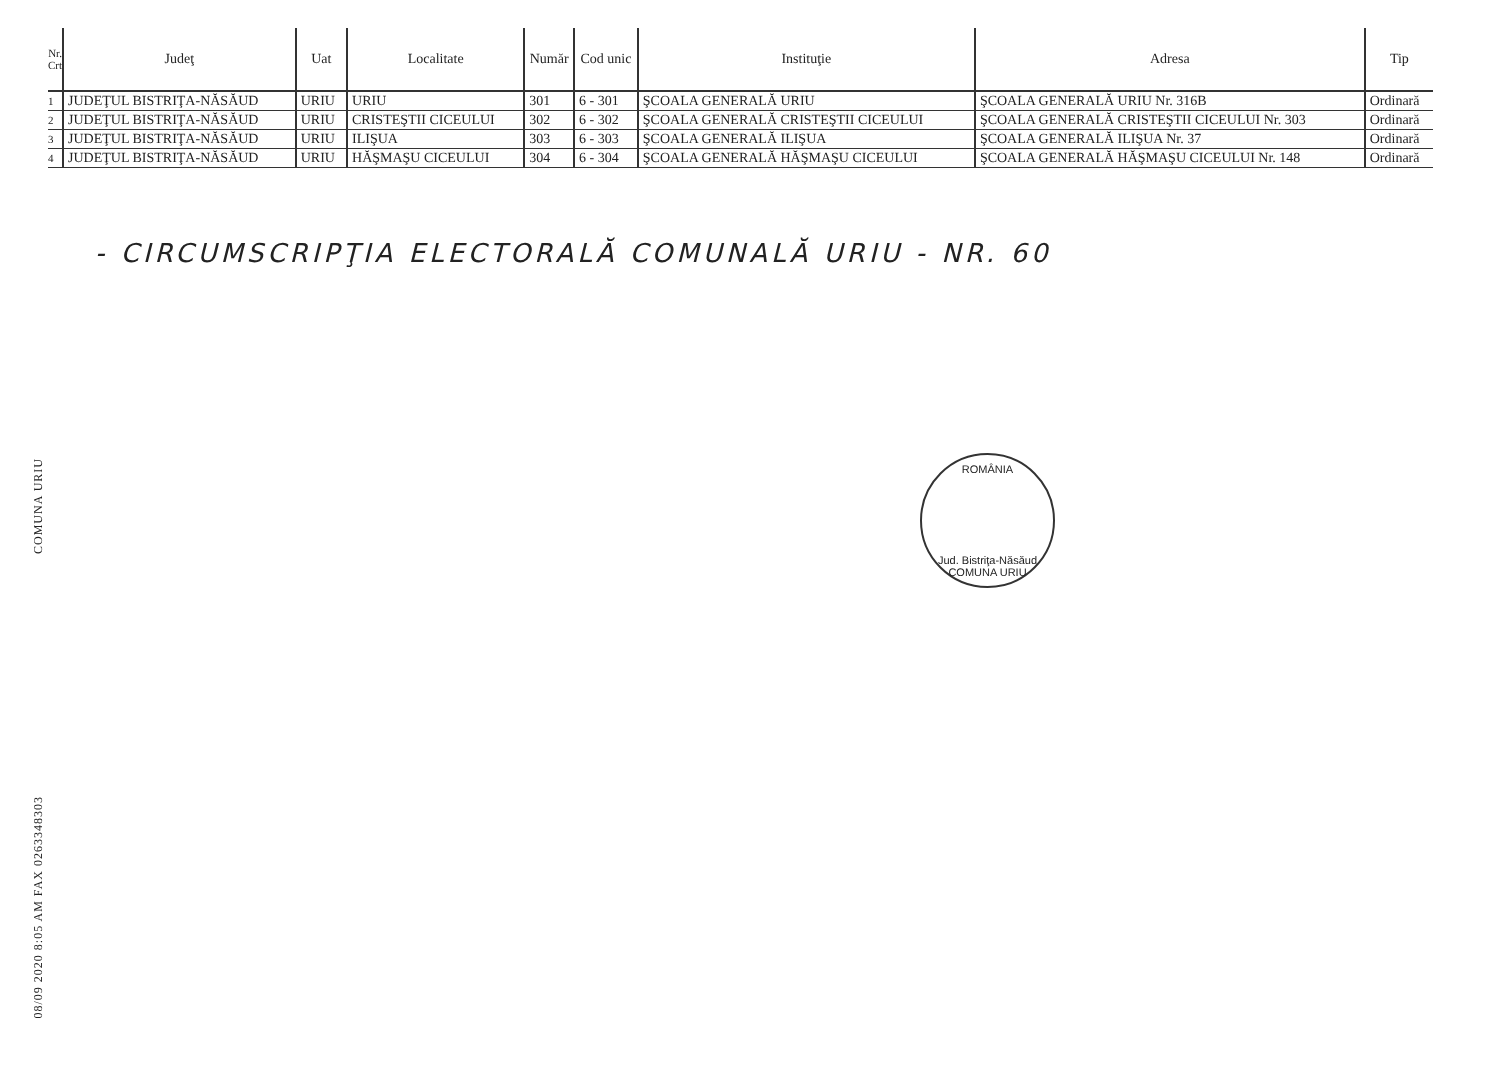COMUNA URIU
08/09 2020 8:05 AM FAX 0263348303
| Nr. Crt | Judeţ | Uat | Localitate | Număr | Cod unic | Instituţie | Adresa | Tip |
| --- | --- | --- | --- | --- | --- | --- | --- | --- |
| 1 | JUDEŢUL BISTRIŢA-NĂSĂUD | URIU | URIU | 301 | 6 - 301 | ŞCOALA GENERALĂ URIU | ŞCOALA GENERALĂ URIU Nr. 316B | Ordinară |
| 2 | JUDEŢUL BISTRIŢA-NĂSĂUD | URIU | CRISTEŞTII CICEULUI | 302 | 6 - 302 | ŞCOALA GENERALĂ CRISTEŞTII CICEULUI | ŞCOALA GENERALĂ CRISTEŞTII CICEULUI Nr. 303 | Ordinară |
| 3 | JUDEŢUL BISTRIŢA-NĂSĂUD | URIU | ILIŞUA | 303 | 6 - 303 | ŞCOALA GENERALĂ ILIŞUA | ŞCOALA GENERALĂ ILIŞUA Nr. 37 | Ordinară |
| 4 | JUDEŢUL BISTRIŢA-NĂSĂUD | URIU | HĂŞMAŞU CICEULUI | 304 | 6 - 304 | ŞCOALA GENERALĂ HĂŞMAŞU CICEULUI | ŞCOALA GENERALĂ HĂŞMAŞU CICEULUI Nr. 148 | Ordinară |
- CIRCUMSCRIPŢIA ELECTORALĂ COMUNALĂ URIU - NR. 60
ROMÂNIA
Jud. Bistriţa-Năsăud
COMUNA URIU